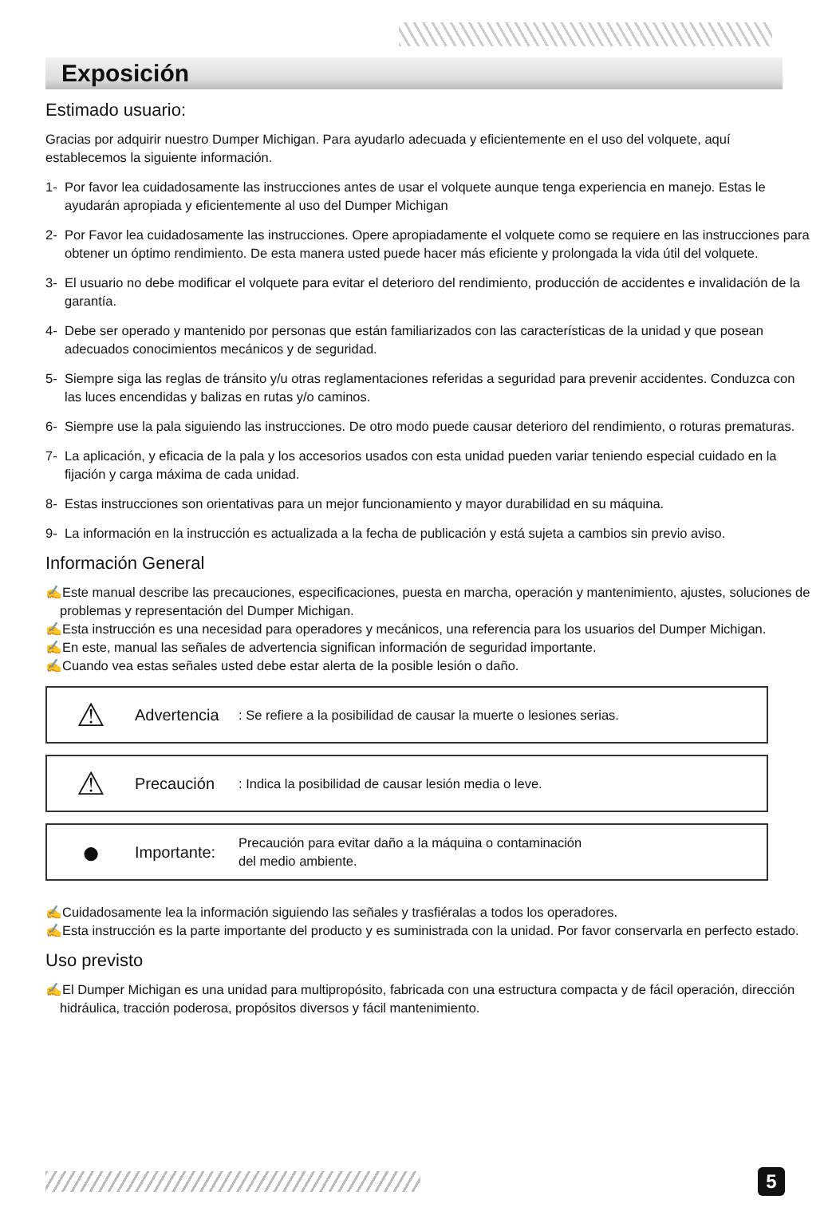Exposición
Estimado usuario:
Gracias por adquirir nuestro Dumper Michigan. Para ayudarlo adecuada y eficientemente en el uso del volquete, aquí establecemos la siguiente información.
1- Por favor lea cuidadosamente las instrucciones antes de usar el volquete aunque tenga experiencia en manejo. Estas le ayudarán apropiada y eficientemente al uso del Dumper Michigan
2- Por Favor lea cuidadosamente las instrucciones. Opere apropiadamente el volquete como se requiere en las instrucciones para obtener un óptimo rendimiento. De esta manera usted puede hacer más eficiente y prolongada la vida útil del volquete.
3- El usuario no debe modificar el volquete para evitar el deterioro del rendimiento, producción de accidentes e invalidación de la garantía.
4- Debe ser operado y mantenido por personas que están familiarizados con las características de la unidad y que posean adecuados conocimientos mecánicos y de seguridad.
5- Siempre siga las reglas de tránsito y/u otras reglamentaciones referidas a seguridad para prevenir accidentes. Conduzca con las luces encendidas y balizas en rutas y/o caminos.
6- Siempre use la pala siguiendo las instrucciones. De otro modo puede causar deterioro del rendimiento, o roturas prematuras.
7- La aplicación, y eficacia de la pala y los accesorios usados con esta unidad pueden variar teniendo especial cuidado en la fijación y carga máxima de cada unidad.
8- Estas instrucciones son orientativas para un mejor funcionamiento y mayor durabilidad en su máquina.
9- La información en la instrucción es actualizada a la fecha de publicación y está sujeta a cambios sin previo aviso.
Información General
✍Este manual describe las precauciones, especificaciones, puesta en marcha, operación y mantenimiento, ajustes, soluciones de problemas y representación del Dumper Michigan.
✍Esta instrucción es una necesidad para operadores y mecánicos, una referencia para los usuarios del Dumper Michigan.
✍En este, manual las señales de advertencia significan información de seguridad importante.
✍Cuando vea estas señales usted debe estar alerta de la posible lesión o daño.
⚠ Advertencia: Se refiere a la posibilidad de causar la muerte o lesiones serias.
⚠ Precaución: Indica la posibilidad de causar lesión media o leve.
● Importante: Precaución para evitar daño a la máquina o contaminación
del medio ambiente.
✍Cuidadosamente lea la información siguiendo las señales y trasfiéralas a todos los operadores.
✍Esta instrucción es la parte importante del producto y es suministrada con la unidad. Por favor conservarla en perfecto estado.
Uso previsto
✍El Dumper Michigan es una unidad para multipropósito, fabricada con una estructura compacta y de fácil operación, dirección hidráulica, tracción poderosa, propósitos diversos y fácil mantenimiento.
5